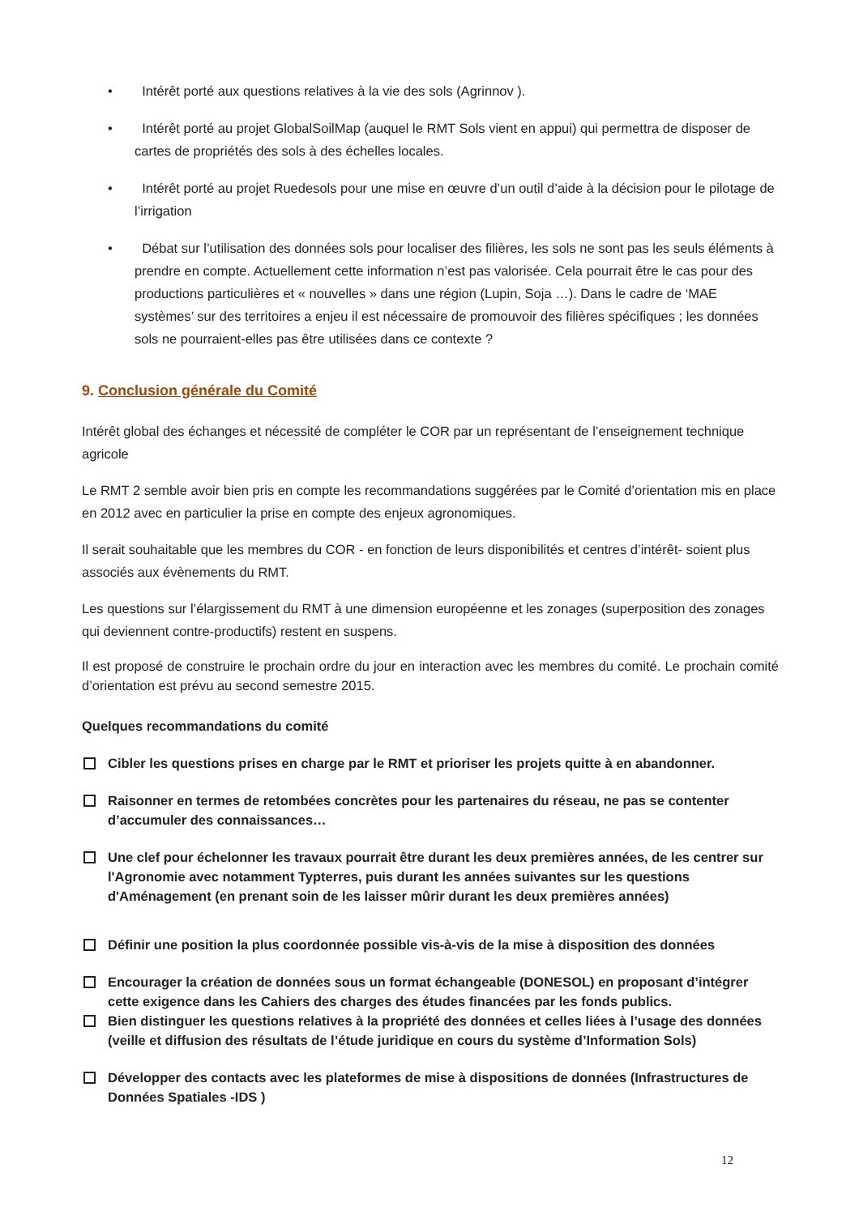• Intérêt porté aux questions relatives à la vie des sols (Agrinnov ).
• Intérêt porté au projet GlobalSoilMap (auquel le RMT Sols vient en appui) qui permettra de disposer de cartes de propriétés des sols à des échelles locales.
• Intérêt porté au projet Ruedesols pour une mise en œuvre d’un outil d’aide à la décision pour le pilotage de l’irrigation
• Débat sur l’utilisation des données sols pour localiser des filières, les sols ne sont pas les seuls éléments à prendre en compte. Actuellement cette information n’est pas valorisée. Cela pourrait être le cas pour des productions particulières et « nouvelles » dans une région (Lupin, Soja …). Dans le cadre de ‘MAE systèmes’ sur des territoires a enjeu il est nécessaire de promouvoir des filières spécifiques ; les données sols ne pourraient-elles pas être utilisées dans ce contexte ?
9. Conclusion générale du Comité
Intérêt global des échanges et nécessité de compléter le COR par un représentant de l’enseignement technique agricole
Le RMT 2 semble avoir bien pris en compte les recommandations suggérées par le Comité d’orientation mis en place en 2012 avec en particulier la prise en compte des enjeux agronomiques.
Il serait souhaitable que les membres du COR - en fonction de leurs disponibilités et centres d’intérêt- soient plus associés aux évènements du RMT.
Les questions sur l’élargissement du RMT à une dimension européenne et les zonages (superposition des zonages qui deviennent contre-productifs) restent en suspens.
Il est proposé de construire le prochain ordre du jour en interaction avec les membres du comité. Le prochain comité d’orientation est prévu au second semestre 2015.
Quelques recommandations du comité
Cibler les questions prises en charge par le RMT et prioriser les projets quitte à en abandonner.
Raisonner en termes de retombées concrètes pour les partenaires du réseau, ne pas se contenter d’accumuler des connaissances…
Une clef pour échelonner les travaux pourrait être durant les deux premières années, de les centrer sur l'Agronomie avec notamment Typterres, puis durant les années suivantes sur les questions d'Aménagement (en prenant soin de les laisser mûrir durant les deux premières années)
Définir une position la plus coordonnée possible vis-à-vis de la mise à disposition des données
Encourager la création de données sous un format échangeable (DONESOL) en proposant d’intégrer cette exigence dans les Cahiers des charges des études financées par les fonds publics.
Bien distinguer les questions relatives à la propriété des données et celles liées à l’usage des données (veille et diffusion des résultats de l’étude juridique en cours du système d’Information Sols)
Développer des contacts avec les plateformes de mise à dispositions de données (Infrastructures de Données Spatiales -IDS )
12